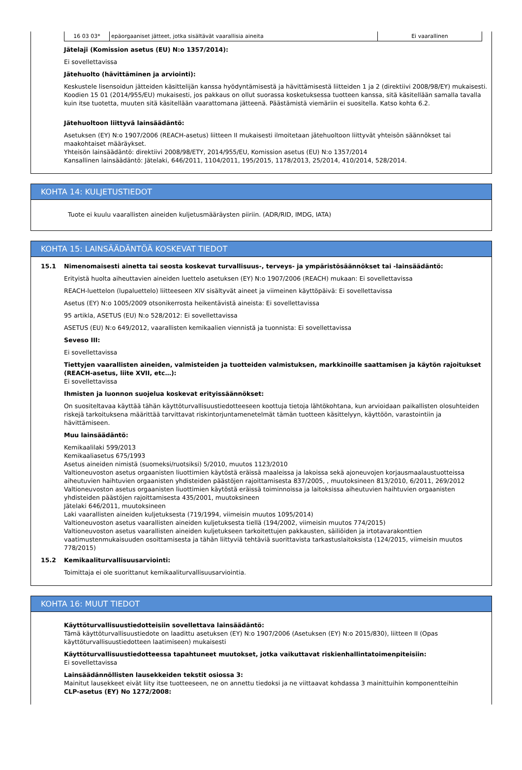| 16 03 03* | epäorgaaniset jätteet, jotka sisältävät vaarallisia aineita | Ei vaarallinen |
Jätelaji (Komission asetus (EU) N:o 1357/2014):
Ei sovellettavissa
Jätehuolto (hävittäminen ja arviointi):
Keskustele lisensoidun jätteiden käsittelijän kanssa hyödyntämisestä ja hävittämisestä liitteiden 1 ja 2 (direktiivi 2008/98/EY) mukaisesti. Koodien 15 01 (2014/955/EU) mukaisesti, jos pakkaus on ollut suorassa kosketuksessa tuotteen kanssa, sitä käsitellään samalla tavalla kuin itse tuotetta, muuten sitä käsitellään vaarattomana jätteenä. Päästämistä viemäriin ei suositella. Katso kohta 6.2.
Jätehuoltoon liittyvä lainsäädäntö:
Asetuksen (EY) N:o 1907/2006 (REACH-asetus) liitteen II mukaisesti ilmoitetaan jätehuoltoon liittyvät yhteisön säännökset tai maakohtaiset määräykset.
Yhteisön lainsäädäntö: direktiivi 2008/98/ETY, 2014/955/EU, Komission asetus (EU) N:o 1357/2014
Kansallinen lainsäädäntö: Jätelaki, 646/2011, 1104/2011, 195/2015, 1178/2013, 25/2014, 410/2014, 528/2014.
KOHTA 14: KULJETUSTIEDOT
Tuote ei kuulu vaarallisten aineiden kuljetusmääräysten piiriin. (ADR/RID, IMDG, IATA)
KOHTA 15: LAINSÄÄDÄNTÖÄ KOSKEVAT TIEDOT
15.1 Nimenomaisesti ainetta tai seosta koskevat turvallisuus-, terveys- ja ympäristösäännökset tai -lainsäädäntö:
Erityistä huolta aiheuttavien aineiden luettelo asetuksen (EY) N:o 1907/2006 (REACH) mukaan: Ei sovellettavissa
REACH-luettelon (lupaluettelo) liitteeseen XIV sisältyvät aineet ja viimeinen käyttöpäivä: Ei sovellettavissa
Asetus (EY) N:o 1005/2009 otsonikerrosta heikentävistä aineista: Ei sovellettavissa
95 artikla, ASETUS (EU) N:o 528/2012: Ei sovellettavissa
ASETUS (EU) N:o 649/2012, vaarallisten kemikaalien viennistä ja tuonnista: Ei sovellettavissa
Seveso III:
Ei sovellettavissa
Tiettyjen vaarallisten aineiden, valmisteiden ja tuotteiden valmistuksen, markkinoille saattamisen ja käytön rajoitukset (REACH-asetus, liite XVII, etc…):
Ei sovellettavissa
Ihmisten ja luonnon suojelua koskevat erityissäännökset:
On suositeltavaa käyttää tähän käyttöturvallisuustiedotteeseen koottuja tietoja lähtökohtana, kun arvioidaan paikallisten olosuhteiden riskejä tarkoituksena määrittää tarvittavat riskintorjuntamenetelmät tämän tuotteen käsittelyyn, käyttöön, varastointiin ja hävittämiseen.
Muu lainsäädäntö:
Kemikaalilaki 599/2013
Kemikaaliasetus 675/1993
Asetus aineiden nimistä (suomeksi/ruotsiksi) 5/2010, muutos 1123/2010
Valtioneuvoston asetus orgaanisten liuottimien käytöstä eräissä maaleissa ja lakoissa sekä ajoneuvojen korjausmaalaustuotteissa aiheutuvien haihtuvien orgaanisten yhdisteiden päästöjen rajoittamisesta 837/2005, , muutoksineen 813/2010, 6/2011, 269/2012
Valtioneuvoston asetus orgaanisten liuottimien käytöstä eräissä toiminnoissa ja laitoksissa aiheutuvien haihtuvien orgaanisten yhdisteiden päästöjen rajoittamisesta 435/2001, muutoksineen
Jätelaki 646/2011, muutoksineen
Laki vaarallisten aineiden kuljetuksesta (719/1994, viimeisin muutos 1095/2014)
Valtioneuvoston asetus vaarallisten aineiden kuljetuksesta tiellä (194/2002, viimeisin muutos 774/2015)
Valtioneuvoston asetus vaarallisten aineiden kuljetukseen tarkoitettujen pakkausten, säiliöiden ja irtotavarakonttien vaatimustenmukaisuuden osoittamisesta ja tähän liittyviä tehtäviä suorittavista tarkastuslaitoksista (124/2015, viimeisin muutos 778/2015)
15.2 Kemikaaliturvallisuusarviointi:
Toimittaja ei ole suorittanut kemikaaliturvallisuusarviointia.
KOHTA 16: MUUT TIEDOT
Käyttöturvallisuustiedotteisiin sovellettava lainsäädäntö:
Tämä käyttöturvallisuustiedote on laadittu asetuksen (EY) N:o 1907/2006 (Asetuksen (EY) N:o 2015/830), liitteen II (Opas käyttöturvallisuustiedotteen laatimiseen) mukaisesti
Käyttöturvallisuustiedotteessa tapahtuneet muutokset, jotka vaikuttavat riskienhallintatoimenpiteisiin:
Ei sovellettavissa
Lainsäädännöllisten lausekkeiden tekstit osiossa 3:
Mainitut lausekkeet eivät liity itse tuotteeseen, ne on annettu tiedoksi ja ne viittaavat kohdassa 3 mainittuihin komponentteihin
CLP-asetus (EY) No 1272/2008: